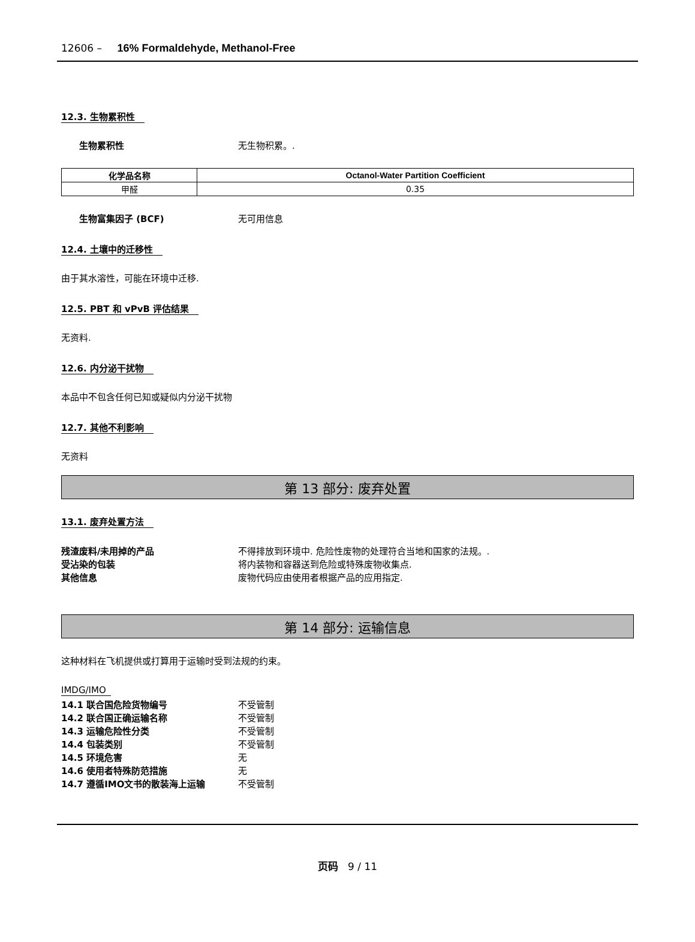12606 – 16% Formaldehyde, Methanol-Free
12.3. 生物累积性
生物累积性 无生物积累。.
| 化学品名称 | Octanol-Water Partition Coefficient |
| --- | --- |
| 甲醛 | 0.35 |
生物富集因子 (BCF) 无可用信息
12.4. 土壤中的迁移性
由于其水溶性，可能在环境中迁移.
12.5. PBT 和 vPvB 评估结果
无资料.
12.6. 内分泌干扰物
本品中不包含任何已知或疑似内分泌干扰物
12.7. 其他不利影响
无资料
第 13 部分: 废弃处置
13.1. 废弃处置方法
残渣废料/未用掉的产品 不得排放到环境中. 危险性废物的处理符合当地和国家的法规。.
受沾染的包装 将内装物和容器送到危险或特殊废物收集点.
其他信息 废物代码应由使用者根据产品的应用指定.
第 14 部分: 运输信息
这种材料在飞机提供或打算用于运输时受到法规的约束。
IMDG/IMO
14.1 联合国危险货物编号 不受管制
14.2 联合国正确运输名称 不受管制
14.3 运输危险性分类 不受管制
14.4 包装类别 不受管制
14.5 环境危害 无
14.6 使用者特殊防范措施 无
14.7 遵循IMO文书的散装海上运输 不受管制
页码 9 / 11